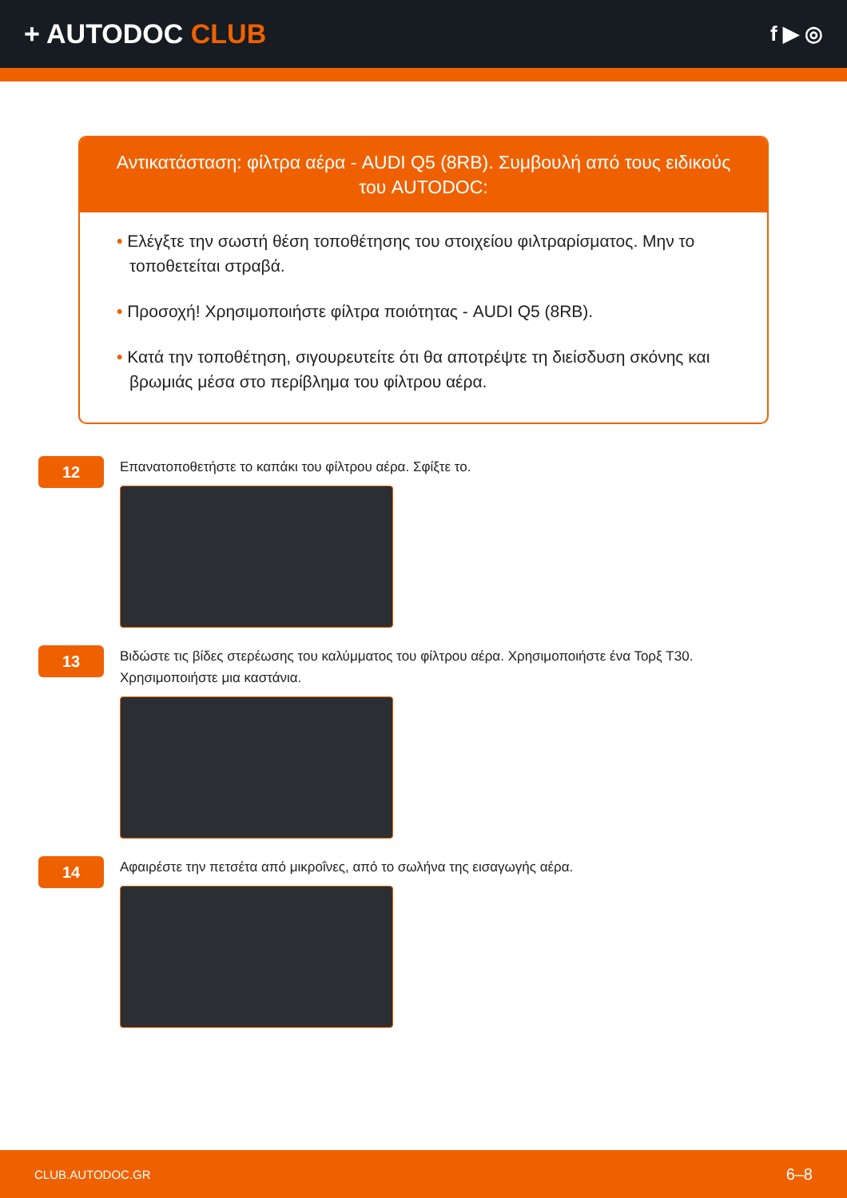+ AUTODOC CLUB
f ▶ ◎
Αντικατάσταση: φίλτρα αέρα - AUDI Q5 (8RB). Συμβουλή από τους ειδικούς του AUTODOC:
• Ελέγξτε την σωστή θέση τοποθέτησης του στοιχείου φιλτραρίσματος. Μην το τοποθετείται στραβά.
• Προσοχή! Χρησιμοποιήστε φίλτρα ποιότητας - AUDI Q5 (8RB).
• Κατά την τοποθέτηση, σιγουρευτείτε ότι θα αποτρέψτε τη διείσδυση σκόνης και βρωμιάς μέσα στο περίβλημα του φίλτρου αέρα.
12
Επανατοποθετήστε το καπάκι του φίλτρου αέρα. Σφίξτε το.
13
Βιδώστε τις βίδες στερέωσης του καλύμματος του φίλτρου αέρα. Χρησιμοποιήστε ένα Τορξ T30.
Χρησιμοποιήστε μια καστάνια.
14
Αφαιρέστε την πετσέτα από μικροΐνες, από το σωλήνα της εισαγωγής αέρα.
CLUB.AUTODOC.GR 6–8